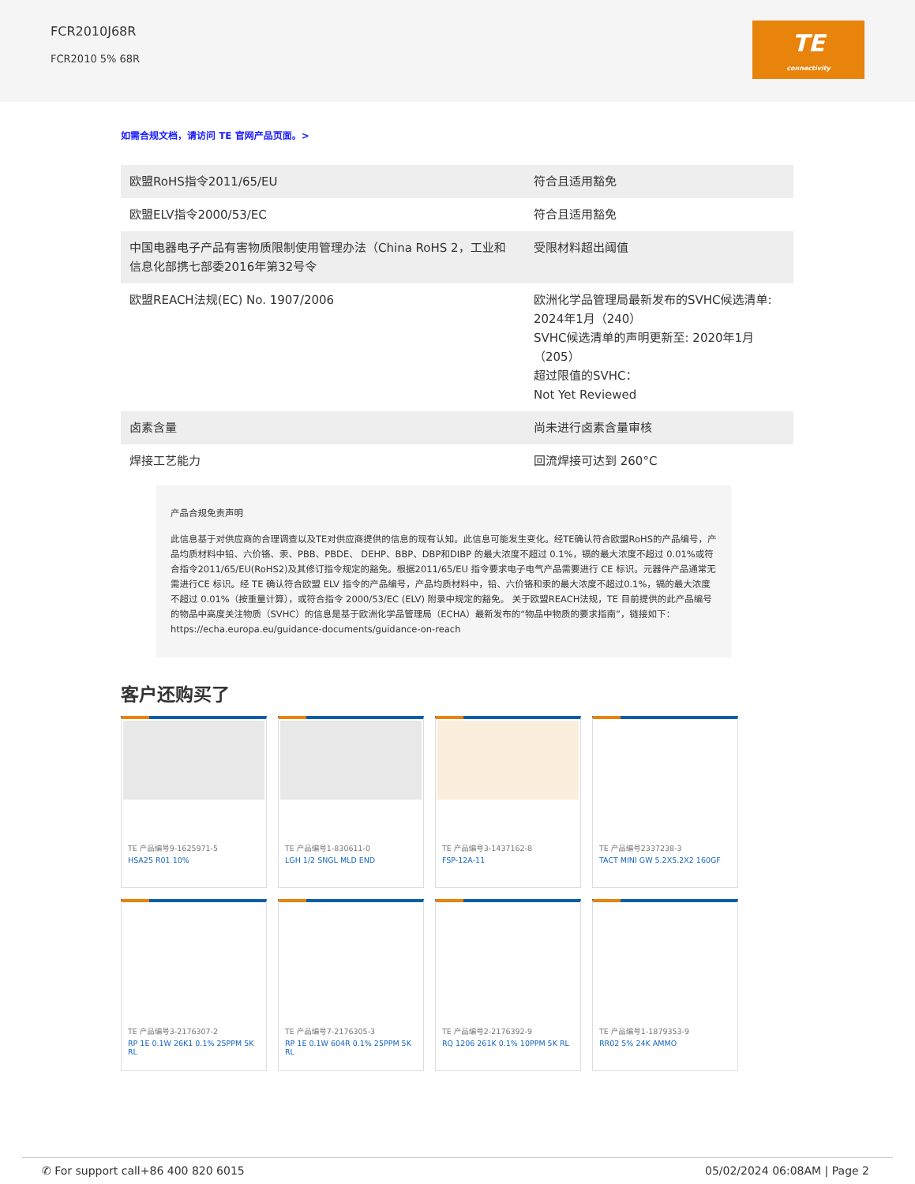FCR2010J68R
FCR2010 5% 68R
TE
connectivity
如需合规文档，请访问 TE 官网产品页面。>
| 欧盟RoHS指令2011/65/EU | 符合且适用豁免 |
| 欧盟ELV指令2000/53/EC | 符合且适用豁免 |
| 中国电器电子产品有害物质限制使用管理办法（China RoHS 2，工业和信息化部携七部委2016年第32号令 | 受限材料超出阈值 |
| 欧盟REACH法规(EC) No. 1907/2006 | 欧洲化学品管理局最新发布的SVHC候选清单: 2024年1月（240） SVHC候选清单的声明更新至: 2020年1月（205） 超过限值的SVHC： Not Yet Reviewed |
| 卤素含量 | 尚未进行卤素含量审核 |
| 焊接工艺能力 | 回流焊接可达到 260°C |
产品合规免责声明
此信息基于对供应商的合理调查以及TE对供应商提供的信息的现有认知。此信息可能发生变化。经TE确认符合欧盟RoHS的产品编号，产品均质材料中铅、六价铬、汞、PBB、PBDE、 DEHP、BBP、DBP和DIBP 的最大浓度不超过 0.1%，镉的最大浓度不超过 0.01%或符合指令2011/65/EU(RoHS2)及其修订指令规定的豁免。根据2011/65/EU 指令要求电子电气产品需要进行 CE 标识。元器件产品通常无需进行CE 标识。经 TE 确认符合欧盟 ELV 指令的产品编号，产品均质材料中，铅、六价铬和汞的最大浓度不超过0.1%，镉的最大浓度不超过 0.01%（按重量计算），或符合指令 2000/53/EC (ELV) 附录中规定的豁免。 关于欧盟REACH法规，TE 目前提供的此产品编号的物品中高度关注物质（SVHC）的信息是基于欧洲化学品管理局（ECHA）最新发布的“物品中物质的要求指南”，链接如下：https://echa.europa.eu/guidance-documents/guidance-on-reach
客户还购买了
TE 产品编号9-1625971-5
HSA25 R01 10%
TE 产品编号1-830611-0
LGH 1/2 SNGL MLD END
TE 产品编号3-1437162-8
FSP-12A-11
TE 产品编号2337238-3
TACT MINI GW 5.2X5.2X2 160GF
TE 产品编号3-2176307-2
RP 1E 0.1W 26K1 0.1% 25PPM 5K RL
TE 产品编号7-2176305-3
RP 1E 0.1W 604R 0.1% 25PPM 5K RL
TE 产品编号2-2176392-9
RQ 1206 261K 0.1% 10PPM 5K RL
TE 产品编号1-1879353-9
RR02 5% 24K AMMO
✆ For support call+86 400 820 6015 05/02/2024 06:08AM | Page 2